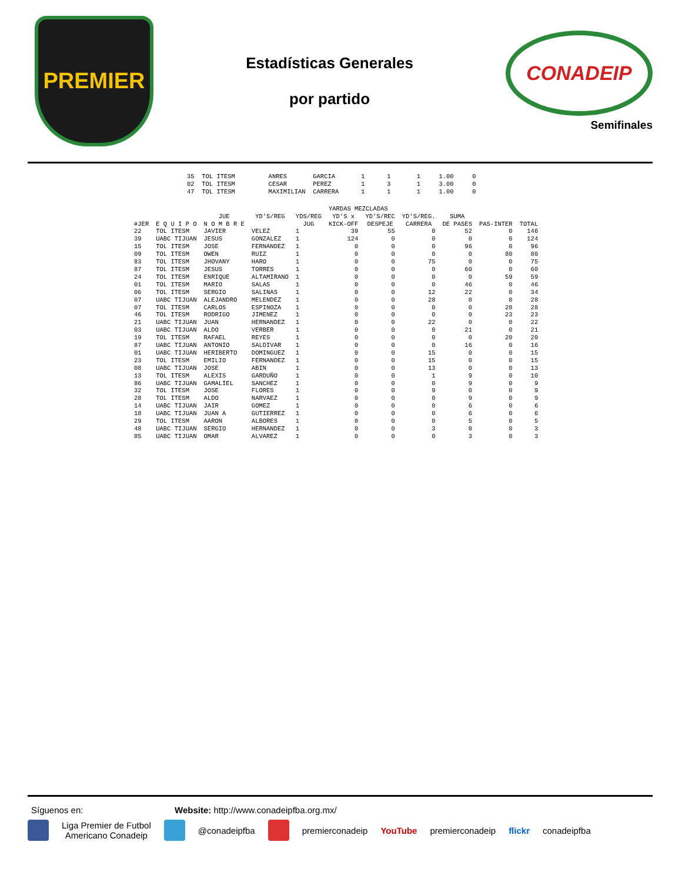PREMIER
Estadísticas Generales
por partido
CONADEIP
Semifinales
35  TOL ITESM         ANRES       GARCIA       1      1       1     1.00     0
02  TOL ITESM         CESAR       PEREZ        1      3       1     3.00     0
47  TOL ITESM         MAXIMILIAN  CARRERA      1      1       1     1.00     0
| | | | | | YARDAS MEZCLADAS | | | | | |
| --- | --- | --- | --- | --- | --- | --- | --- | --- | --- | --- |
| | | JUE | YD'S/REG | YDS/REG | YD'S x | YD'S/REC | YD'S/REG. | SUMA | | |
| #JER | E Q U I P O | N O M B R E | | JUG | KICK-OFF | DESPEJE | CARRERA | DE PASES | PAS-INTER | TOTAL |
| 22 | TOL ITESM | JAVIER | VELEZ | 1 | 39 | 55 | 0 | 52 | 0 | 146 |
| 39 | UABC TIJUAN | JESUS | GONZALEZ | 1 | 124 | 0 | 0 | 0 | 0 | 124 |
| 15 | TOL ITESM | JOSE | FERNANDEZ | 1 | 0 | 0 | 0 | 96 | 0 | 96 |
| 09 | TOL ITESM | OWEN | RUIZ | 1 | 0 | 0 | 0 | 0 | 80 | 80 |
| 83 | TOL ITESM | JHOVANY | HARO | 1 | 0 | 0 | 75 | 0 | 0 | 75 |
| 87 | TOL ITESM | JESUS | TORRES | 1 | 0 | 0 | 0 | 60 | 0 | 60 |
| 24 | TOL ITESM | ENRIQUE | ALTAMIRANO | 1 | 0 | 0 | 0 | 0 | 59 | 59 |
| 01 | TOL ITESM | MARIO | SALAS | 1 | 0 | 0 | 0 | 46 | 0 | 46 |
| 06 | TOL ITESM | SERGIO | SALINAS | 1 | 0 | 0 | 12 | 22 | 0 | 34 |
| 07 | UABC TIJUAN | ALEJANDRO | MELENDEZ | 1 | 0 | 0 | 28 | 0 | 0 | 28 |
| 07 | TOL ITESM | CARLOS | ESPINOZA | 1 | 0 | 0 | 0 | 0 | 28 | 28 |
| 46 | TOL ITESM | RODRIGO | JIMENEZ | 1 | 0 | 0 | 0 | 0 | 23 | 23 |
| 21 | UABC TIJUAN | JUAN | HERNANDEZ | 1 | 0 | 0 | 22 | 0 | 0 | 22 |
| 03 | UABC TIJUAN | ALDO | VERBER | 1 | 0 | 0 | 0 | 21 | 0 | 21 |
| 19 | TOL ITESM | RAFAEL | REYES | 1 | 0 | 0 | 0 | 0 | 20 | 20 |
| 87 | UABC TIJUAN | ANTONIO | SALDIVAR | 1 | 0 | 0 | 0 | 16 | 0 | 16 |
| 01 | UABC TIJUAN | HERIBERTO | DOMINGUEZ | 1 | 0 | 0 | 15 | 0 | 0 | 15 |
| 23 | TOL ITESM | EMILIO | FERNANDEZ | 1 | 0 | 0 | 15 | 0 | 0 | 15 |
| 08 | UABC TIJUAN | JOSE | ABIN | 1 | 0 | 0 | 13 | 0 | 0 | 13 |
| 13 | TOL ITESM | ALEXIS | GARDUÑO | 1 | 0 | 0 | 1 | 9 | 0 | 10 |
| 86 | UABC TIJUAN | GAMALIEL | SANCHEZ | 1 | 0 | 0 | 0 | 9 | 0 | 9 |
| 32 | TOL ITESM | JOSE | FLORES | 1 | 0 | 0 | 9 | 0 | 0 | 9 |
| 28 | TOL ITESM | ALDO | NARVAEZ | 1 | 0 | 0 | 0 | 9 | 0 | 9 |
| 14 | UABC TIJUAN | JAIR | GOMEZ | 1 | 0 | 0 | 0 | 6 | 0 | 6 |
| 18 | UABC TIJUAN | JUAN A | GUTIERREZ | 1 | 0 | 0 | 0 | 6 | 0 | 6 |
| 29 | TOL ITESM | AARON | ALBORES | 1 | 0 | 0 | 0 | 5 | 0 | 5 |
| 48 | UABC TIJUAN | SERGIO | HERNANDEZ | 1 | 0 | 0 | 3 | 0 | 0 | 3 |
| 85 | UABC TIJUAN | OMAR | ALVAREZ | 1 | 0 | 0 | 0 | 3 | 0 | 3 |
Síguenos en: Website: http://www.conadeipfba.org.mx/
Liga Premier de Futbol
Americano Conadeip @conadeipfba premierconadeip YouTube premierconadeip flickr conadeipfba